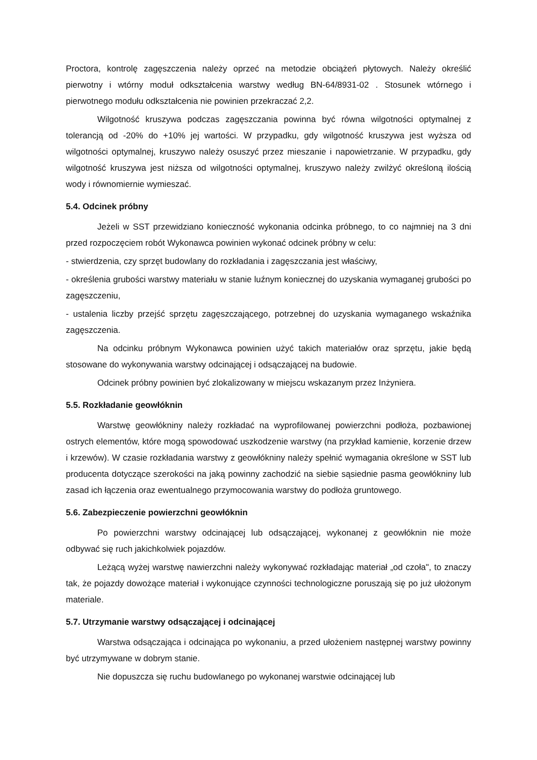Proctora, kontrolę zagęszczenia należy oprzeć na metodzie obciążeń płytowych. Należy określić pierwotny i wtórny moduł odkształcenia warstwy według BN-64/8931-02 . Stosunek wtórnego i pierwotnego modułu odkształcenia nie powinien przekraczać 2,2.
Wilgotność kruszywa podczas zagęszczania powinna być równa wilgotności optymalnej z tolerancją od -20% do +10% jej wartości. W przypadku, gdy wilgotność kruszywa jest wyższa od wilgotności optymalnej, kruszywo należy osuszyć przez mieszanie i napowietrzanie. W przypadku, gdy wilgotność kruszywa jest niższa od wilgotności optymalnej, kruszywo należy zwilżyć określoną ilością wody i równomiernie wymieszać.
5.4. Odcinek próbny
Jeżeli w SST przewidziano konieczność wykonania odcinka próbnego, to co najmniej na 3 dni przed rozpoczęciem robót Wykonawca powinien wykonać odcinek próbny w celu:
- stwierdzenia, czy sprzęt budowlany do rozkładania i zagęszczania jest właściwy,
- określenia grubości warstwy materiału w stanie luźnym koniecznej do uzyskania wymaganej grubości po zagęszczeniu,
- ustalenia liczby przejść sprzętu zagęszczającego, potrzebnej do uzyskania wymaganego wskaźnika zagęszczenia.
Na odcinku próbnym Wykonawca powinien użyć takich materiałów oraz sprzętu, jakie będą stosowane do wykonywania warstwy odcinającej i odsączającej na budowie.
Odcinek próbny powinien być zlokalizowany w miejscu wskazanym przez Inżyniera.
5.5. Rozkładanie geowłóknin
Warstwę geowłókniny należy rozkładać na wyprofilowanej powierzchni podłoża, pozbawionej ostrych elementów, które mogą spowodować uszkodzenie warstwy (na przykład kamienie, korzenie drzew i krzewów). W czasie rozkładania warstwy z geowłókniny należy spełnić wymagania określone w SST lub producenta dotyczące szerokości na jaką powinny zachodzić na siebie sąsiednie pasma geowłókniny lub zasad ich łączenia oraz ewentualnego przymocowania warstwy do podłoża gruntowego.
5.6. Zabezpieczenie powierzchni geowłóknin
Po powierzchni warstwy odcinającej lub odsączającej, wykonanej z geowłóknin nie może odbywać się ruch jakichkolwiek pojazdów.
Leżącą wyżej warstwę nawierzchni należy wykonywać rozkładając materiał „od czoła", to znaczy tak, że pojazdy dowożące materiał i wykonujące czynności technologiczne poruszają się po już ułożonym materiale.
5.7. Utrzymanie warstwy odsączającej i odcinającej
Warstwa odsączająca i odcinająca po wykonaniu, a przed ułożeniem następnej warstwy powinny być utrzymywane w dobrym stanie.
Nie dopuszcza się ruchu budowlanego po wykonanej warstwie odcinającej lub